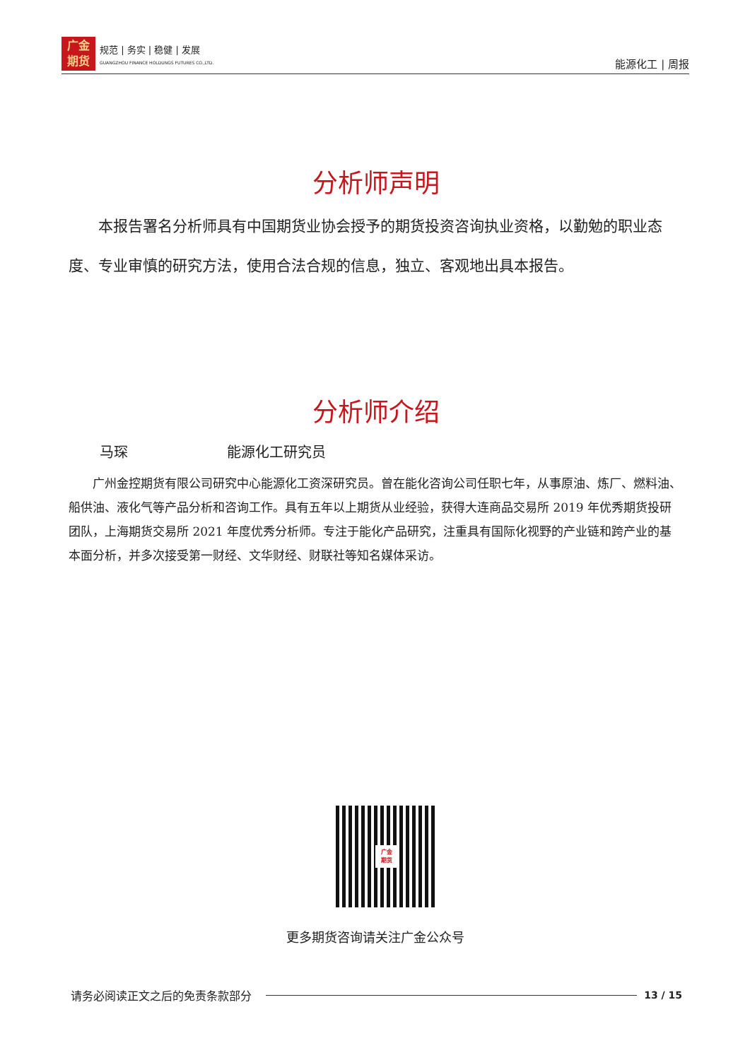广金
期货
规范 | 务实 | 稳健 | 发展
GUANGZHOU FINANCE HOLDUNGS FUTURES CO.,LTD.
能源化工 | 周报
分析师声明
本报告署名分析师具有中国期货业协会授予的期货投资咨询执业资格，以勤勉的职业态度、专业审慎的研究方法，使用合法合规的信息，独立、客观地出具本报告。
分析师介绍
马琛 能源化工研究员
广州金控期货有限公司研究中心能源化工资深研究员。曾在能化咨询公司任职七年，从事原油、炼厂、燃料油、船供油、液化气等产品分析和咨询工作。具有五年以上期货从业经验，获得大连商品交易所 2019 年优秀期货投研团队，上海期货交易所 2021 年度优秀分析师。专注于能化产品研究，注重具有国际化视野的产业链和跨产业的基本面分析，并多次接受第一财经、文华财经、财联社等知名媒体采访。
广金
期货
更多期货咨询请关注广金公众号
请务必阅读正文之后的免责条款部分 13 / 15